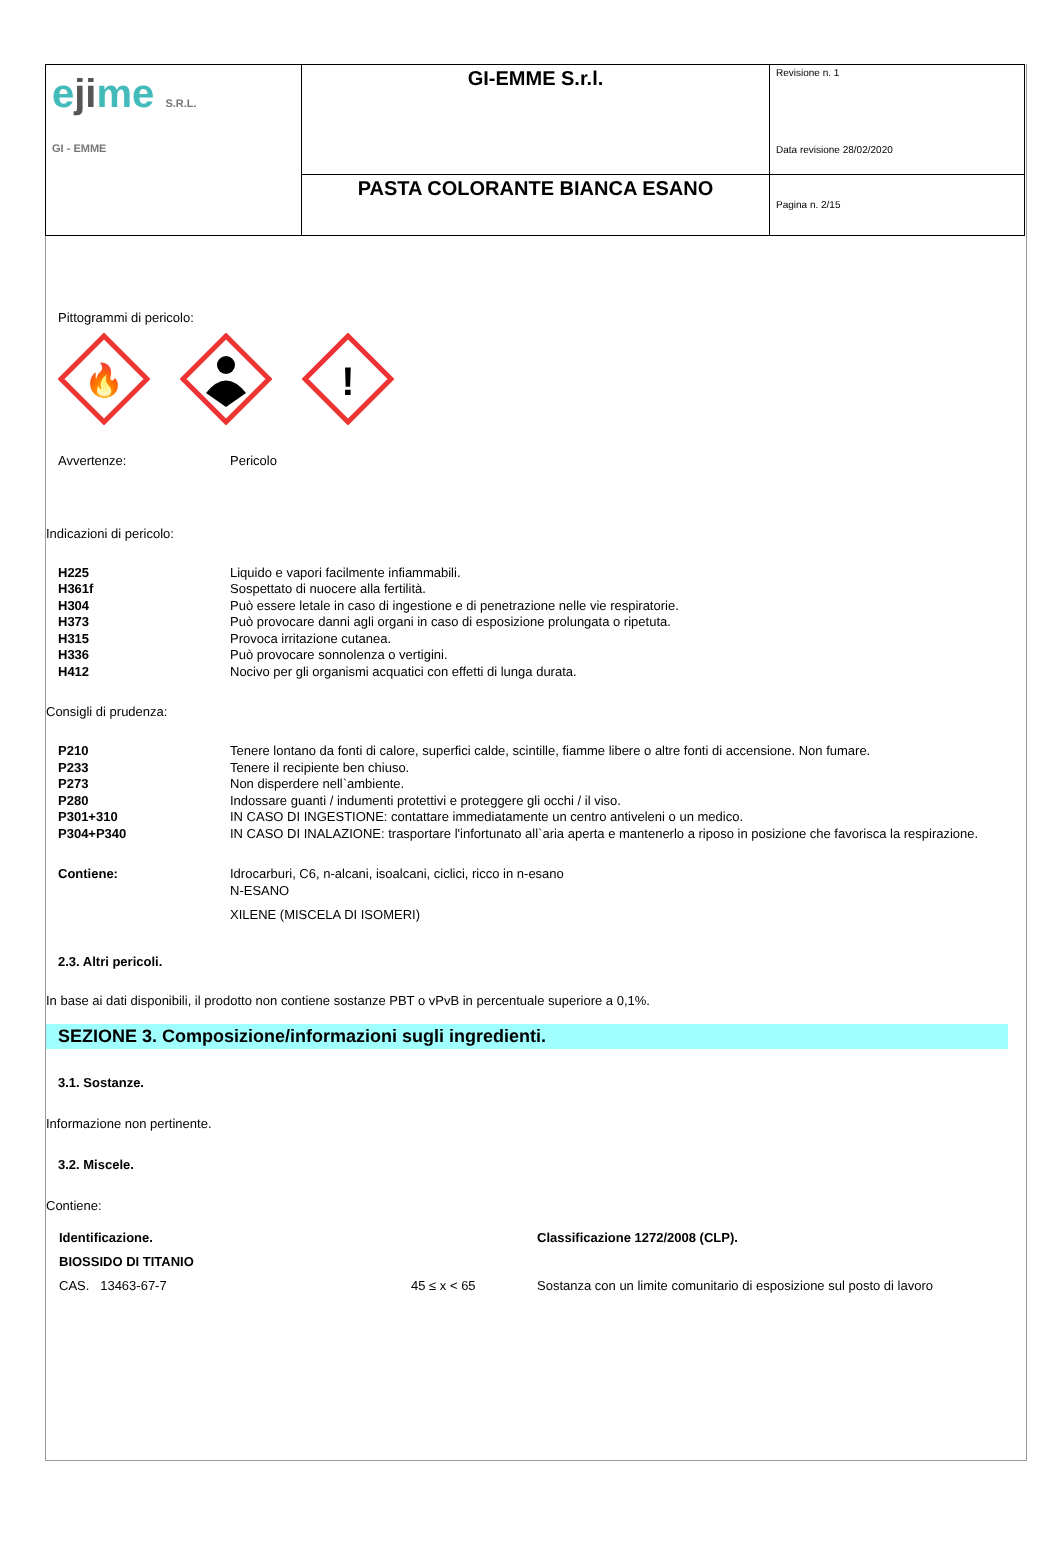| e ji me S.R.L. GI - EMME | GI-EMME S.r.l. | Revisione n. 1 Data revisione 28/02/2020 |
| | PASTA COLORANTE BIANCA ESANO | Pagina n. 2/15 |
Pittogrammi di pericolo:
🔥
!
Avvertenze: Pericolo
Indicazioni di pericolo:
H225 Liquido e vapori facilmente infiammabili.
H361f Sospettato di nuocere alla fertilità.
H304 Può essere letale in caso di ingestione e di penetrazione nelle vie respiratorie.
H373 Può provocare danni agli organi in caso di esposizione prolungata o ripetuta.
H315 Provoca irritazione cutanea.
H336 Può provocare sonnolenza o vertigini.
H412 Nocivo per gli organismi acquatici con effetti di lunga durata.
Consigli di prudenza:
P210 Tenere lontano da fonti di calore, superfici calde, scintille, fiamme libere o altre fonti di accensione. Non fumare.
P233 Tenere il recipiente ben chiuso.
P273 Non disperdere nell`ambiente.
P280 Indossare guanti / indumenti protettivi e proteggere gli occhi / il viso.
P301+310 IN CASO DI INGESTIONE: contattare immediatamente un centro antiveleni o un medico.
P304+P340 IN CASO DI INALAZIONE: trasportare l'infortunato all`aria aperta e mantenerlo a riposo in posizione che favorisca la respirazione.
Contiene: Idrocarburi, C6, n-alcani, isoalcani, ciclici, ricco in n-esano
N-ESANO
XILENE (MISCELA DI ISOMERI)
2.3. Altri pericoli.
In base ai dati disponibili, il prodotto non contiene sostanze PBT o vPvB in percentuale superiore a 0,1%.
SEZIONE 3. Composizione/informazioni sugli ingredienti.
3.1. Sostanze.
Informazione non pertinente.
3.2. Miscele.
Contiene:
| Identificazione. | | Classificazione 1272/2008 (CLP). |
| --- | --- | --- |
| BIOSSIDO DI TITANIO | | |
| CAS. 13463-67-7 | 45 ≤ x < 65 | Sostanza con un limite comunitario di esposizione sul posto di lavoro |